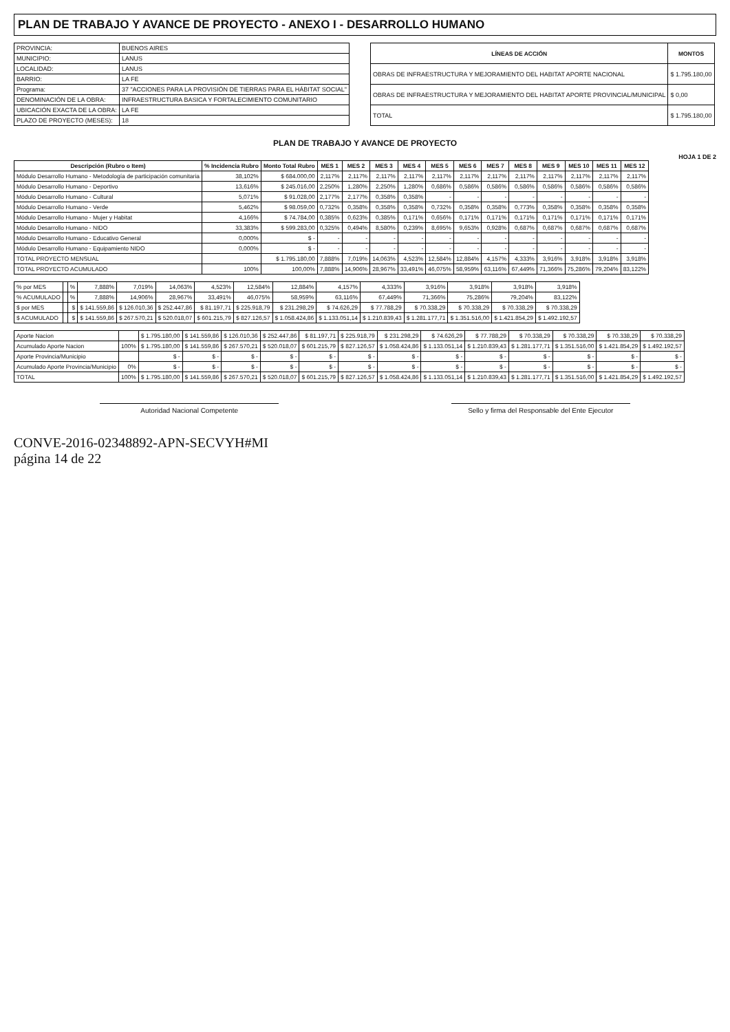PLAN DE TRABAJO Y AVANCE DE PROYECTO - ANEXO I - DESARROLLO HUMANO
| PROVINCIA: | BUENOS AIRES |
| MUNICIPIO: | LANUS |
| LOCALIDAD: | LANUS |
| BARRIO: | LA FE |
| Programa: | 37 "ACCIONES PARA LA PROVISIÓN DE TIERRAS PARA EL HÁBITAT SOCIAL" |
| DENOMINACIÓN DE LA OBRA: | INFRAESTRUCTURA BASICA Y FORTALECIMIENTO COMUNITARIO |
| UBICACIÓN EXACTA DE LA OBRA: | LA FE |
| PLAZO DE PROYECTO (MESES): | 18 |
| LÍNEAS DE ACCIÓN | MONTOS |
| --- | --- |
| OBRAS DE INFRAESTRUCTURA Y MEJORAMIENTO DEL HABITAT APORTE NACIONAL | $ 1.795.180,00 |
| OBRAS DE INFRAESTRUCTURA Y MEJORAMIENTO DEL HABITAT APORTE PROVINCIAL/MUNICIPAL | $ 0,00 |
| TOTAL | $ 1.795.180,00 |
PLAN DE TRABAJO Y AVANCE DE PROYECTO
HOJA 1 DE 2
| Descripción (Rubro o Item) | % Incidencia Rubro | Monto Total Rubro | MES 1 | MES 2 | MES 3 | MES 4 | MES 5 | MES 6 | MES 7 | MES 8 | MES 9 | MES 10 | MES 11 | MES 12 |
| --- | --- | --- | --- | --- | --- | --- | --- | --- | --- | --- | --- | --- | --- | --- |
| Módulo Desarrollo Humano - Metodología de participación comunitaria | 38,102% | $ 684.000,00 | 2,117% | 2,117% | 2,117% | 2,117% | 2,117% | 2,117% | 2,117% | 2,117% | 2,117% | 2,117% | 2,117% | 2,117% |
| Módulo Desarrollo Humano - Deportivo | 13,616% | $ 245.016,00 | 2,250% | 1,280% | 2,250% | 1,280% | 0,686% | 0,586% | 0,586% | 0,586% | 0,586% | 0,586% | 0,586% | 0,586% |
| Módulo Desarrollo Humano - Cultural | 5,071% | $ 91.028,00 | 2,177% | 2,177% | 0,358% | 0,358% | - | - | - | - | - | - | - | - |
| Módulo Desarrollo Humano - Verde | 5,462% | $ 98.059,00 | 0,732% | 0,358% | 0,358% | 0,358% | 0,732% | 0,358% | 0,358% | 0,773% | 0,358% | 0,358% | 0,358% | 0,358% |
| Módulo Desarrollo Humano - Mujer y Habitat | 4,166% | $ 74.784,00 | 0,385% | 0,623% | 0,385% | 0,171% | 0,656% | 0,171% | 0,171% | 0,171% | 0,171% | 0,171% | 0,171% | 0,171% |
| Módulo Desarrollo Humano - NIDO | 33,383% | $ 599.283,00 | 0,325% | 0,494% | 8,580% | 0,239% | 8,695% | 9,653% | 0,928% | 0,687% | 0,687% | 0,687% | 0,687% | 0,687% |
| Módulo Desarrollo Humano - Educativo General | 0,000% | $ - | - | - | - | - | - | - | - | - | - | - | - | - |
| Módulo Desarrollo Humano - Equipamiento NIDO | 0,000% | $ - | - | - | - | - | - | - | - | - | - | - | - | - |
| TOTAL PROYECTO MENSUAL | | $ 1.795.180,00 | 7,888% | 7,019% | 14,063% | 4,523% | 12,584% | 12,884% | 4,157% | 4,333% | 3,916% | 3,918% | 3,918% | 3,918% |
| TOTAL PROYECTO ACUMULADO | 100% | 100,00% | 7,888% | 14,906% | 28,967% | 33,491% | 46,075% | 58,959% | 63,116% | 67,449% | 71,366% | 75,286% | 79,204% | 83,122% |
| % por MES | | % | 7,888% | 7,019% | 14,063% | 4,523% | 12,584% | 12,884% | 4,157% | 4,333% | 3,916% | 3,918% | 3,918% | 3,918% |
| % ACUMULADO | | % | 7,888% | 14,906% | 28,967% | 33,491% | 46,075% | 58,959% | 63,116% | 67,449% | 71,366% | 75,286% | 79,204% | 83,122% |
| $ por MES | | $ | $ 141.559,86 | $ 126.010,36 | $ 252.447,86 | $ 81.197,71 | $ 225.918,79 | $ 231.298,29 | $ 74.626,29 | $ 77.788,29 | $ 70.338,29 | $ 70.338,29 | $ 70.338,29 | $ 70.338,29 |
| $ ACUMULADO | | $ | $ 141.559,86 | $ 267.570,21 | $ 520.018,07 | $ 601.215,79 | $ 827.126,57 | $ 1.058.424,86 | $ 1.133.051,14 | $ 1.210.839,43 | $ 1.281.177,71 | $ 1.351.516,00 | $ 1.421.854,29 | $ 1.492.192,57 |
| Aporte Nacion | | $ 1.795.180,00 | $ 141.559,86 | $ 126.010,36 | $ 252.447,86 | $ 81.197,71 | $ 225.918,79 | $ 231.298,29 | $ 74.626,29 | $ 77.788,29 | $ 70.338,29 | $ 70.338,29 | $ 70.338,29 | $ 70.338,29 |
| Acumulado Aporte Nacion | 100% | $ 1.795.180,00 | $ 141.559,86 | $ 267.570,21 | $ 520.018,07 | $ 601.215,79 | $ 827.126,57 | $ 1.058.424,86 | $ 1.133.051,14 | $ 1.210.839,43 | $ 1.281.177,71 | $ 1.351.516,00 | $ 1.421.854,29 | $ 1.492.192,57 |
| Aporte Provincia/Municipio | | $ - | $ - | $ - | $ - | $ - | $ - | $ - | $ - | $ - | $ - | $ - | $ - | $ - |
| Acumulado Aporte Provincia/Municipio | 0% | $ - | $ - | $ - | $ - | $ - | $ - | $ - | $ - | $ - | $ - | $ - | $ - | $ - |
| TOTAL | 100% | $ 1.795.180,00 | $ 141.559,86 | $ 267.570,21 | $ 520.018,07 | $ 601.215,79 | $ 827.126,57 | $ 1.058.424,86 | $ 1.133.051,14 | $ 1.210.839,43 | $ 1.281.177,71 | $ 1.351.516,00 | $ 1.421.854,29 | $ 1.492.192,57 |
Autoridad Nacional Competente Sello y firma del Responsable del Ente Ejecutor
CONVE-2016-02348892-APN-SECVYH#MI
página 14 de 22